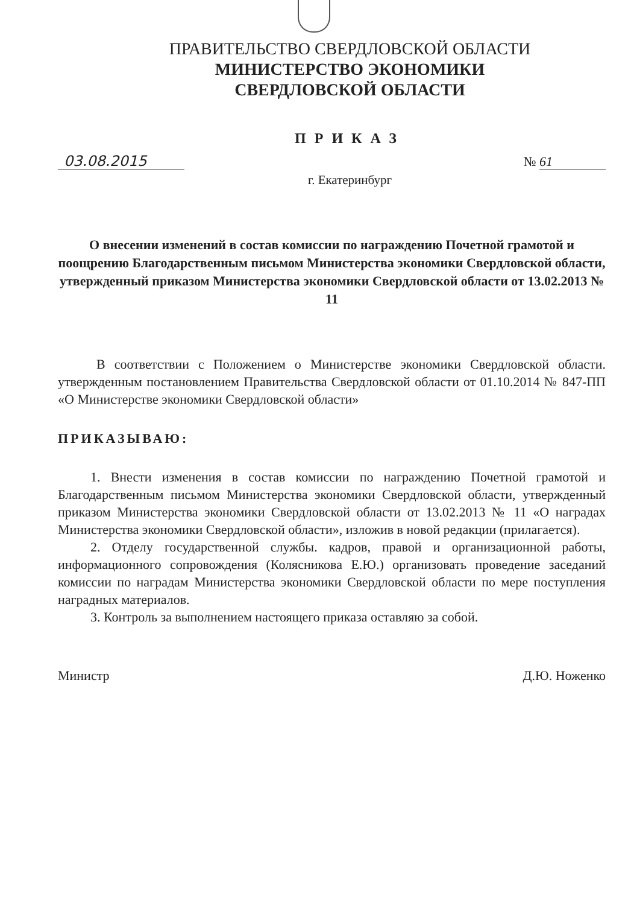ПРАВИТЕЛЬСТВО СВЕРДЛОВСКОЙ ОБЛАСТИ
МИНИСТЕРСТВО ЭКОНОМИКИ
СВЕРДЛОВСКОЙ ОБЛАСТИ
ПРИКАЗ
03.08.2015
№ 61
г. Екатеринбург
О внесении изменений в состав комиссии по награждению Почетной грамотой и поощрению Благодарственным письмом Министерства экономики Свердловской области, утвержденный приказом Министерства экономики Свердловской области от 13.02.2013 № 11
В соответствии с Положением о Министерстве экономики Свердловской области. утвержденным постановлением Правительства Свердловской области от 01.10.2014 № 847-ПП «О Министерстве экономики Свердловской области»
ПРИКАЗЫВАЮ:
1. Внести изменения в состав комиссии по награждению Почетной грамотой и Благодарственным письмом Министерства экономики Свердловской области, утвержденный приказом Министерства экономики Свердловской области от 13.02.2013 № 11 «О наградах Министерства экономики Свердловской области», изложив в новой редакции (прилагается).
2. Отделу государственной службы. кадров, правой и организационной работы, информационного сопровождения (Колясникова Е.Ю.) организовать проведение заседаний комиссии по наградам Министерства экономики Свердловской области по мере поступления наградных материалов.
3. Контроль за выполнением настоящего приказа оставляю за собой.
Министр Д.Ю. Ноженко